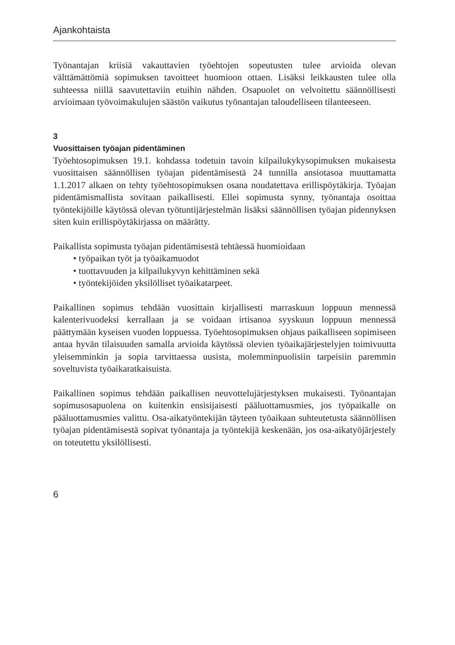Ajankohtaista
Työnantajan kriisiä vakauttavien työehtojen sopeutusten tulee arvioida olevan välttämättömiä sopimuksen tavoitteet huomioon ottaen. Lisäksi leikkausten tulee olla suhteessa niillä saavutettaviin etuihin nähden. Osapuolet on velvoitettu säännöllisesti arvioimaan työvoimakulujen säästön vaikutus työnantajan taloudelliseen tilanteeseen.
3
Vuosittaisen työajan pidentäminen
Työehtosopimuksen 19.1. kohdassa todetuin tavoin kilpailukykysopimuksen mukaisesta vuosittaisen säännöllisen työajan pidentämisestä 24 tunnilla ansiotasoa muuttamatta 1.1.2017 alkaen on tehty työehtosopimuksen osana noudatettava erillispöytäkirja. Työajan pidentämismallista sovitaan paikallisesti. Ellei sopimusta synny, työnantaja osoittaa työntekijöille käytössä olevan työtuntijärjestelmän lisäksi säännöllisen työajan pidennyksen siten kuin erillispöytäkirjassa on määrätty.
Paikallista sopimusta työajan pidentämisestä tehtäessä huomioidaan
• työpaikan työt ja työaikamuodot
• tuottavuuden ja kilpailukyvyn kehittäminen sekä
• työntekijöiden yksilölliset työaikatarpeet.
Paikallinen sopimus tehdään vuosittain kirjallisesti marraskuun loppuun mennessä kalenterivuodeksi kerrallaan ja se voidaan irtisanoa syyskuun loppuun mennessä päättymään kyseisen vuoden loppuessa. Työehtosopimuksen ohjaus paikalliseen sopimiseen antaa hyvän tilaisuuden samalla arvioida käytössä olevien työaikajärjestelyjen toimivuutta yleisemminkin ja sopia tarvittaessa uusista, molemminpuolisiin tarpeisiin paremmin soveltuvista työaikaratkaisuista.
Paikallinen sopimus tehdään paikallisen neuvottelujärjestyksen mukaisesti. Työnantajan sopimusosapuolena on kuitenkin ensisijaisesti pääluottamusmies, jos työpaikalle on pääluottamusmies valittu. Osa-aikatyöntekijän täyteen työaikaan suhteutetusta säännöllisen työajan pidentämisestä sopivat työnantaja ja työntekijä keskenään, jos osa-aikatyöjärjestely on toteutettu yksilöllisesti.
6